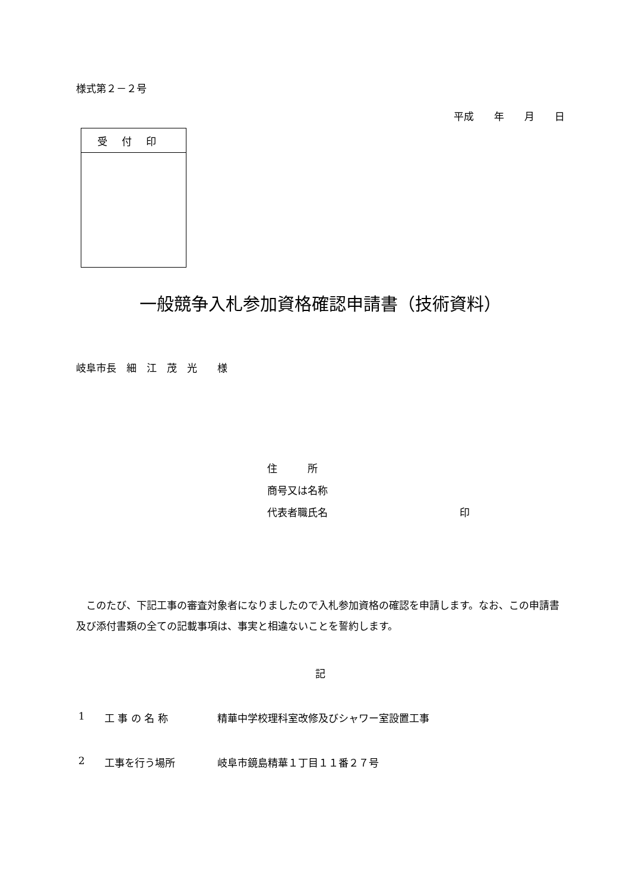様式第２－２号
平成　　年　　月　　日
| 受付印 |
| --- |
一般競争入札参加資格確認申請書（技術資料）
岐阜市長　細　江　茂　光　　様
住　　　所
商号又は名称
代表者職氏名 印
このたび、下記工事の審査対象者になりましたので入札参加資格の確認を申請します。なお、この申請書及び添付書類の全ての記載事項は、事実と相違ないことを誓約します。
記
1 工 事 の 名 称 精華中学校理科室改修及びシャワー室設置工事
2 工事を行う場所 岐阜市鏡島精華１丁目１１番２７号